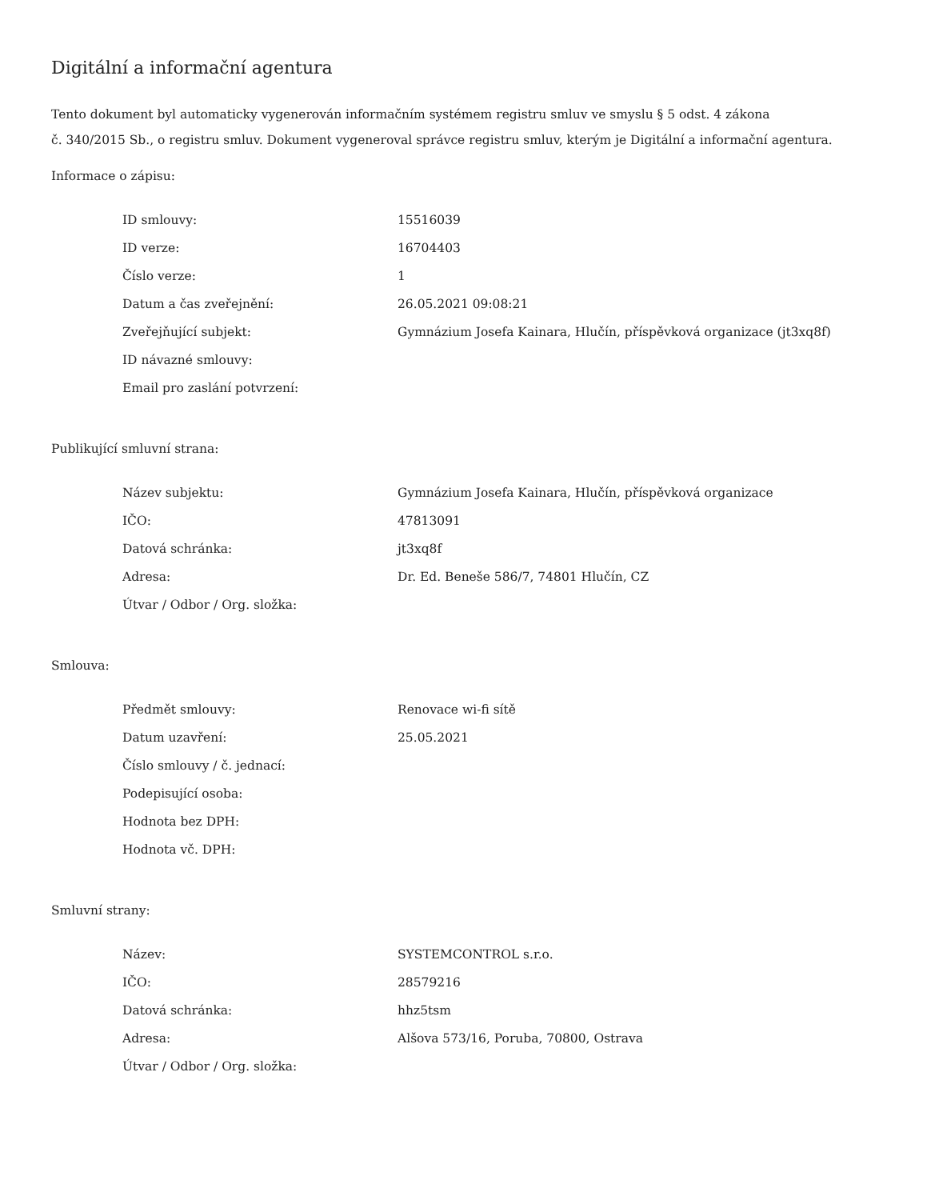Digitální a informační agentura
Tento dokument byl automaticky vygenerován informačním systémem registru smluv ve smyslu § 5 odst. 4 zákona
č. 340/2015 Sb., o registru smluv. Dokument vygeneroval správce registru smluv, kterým je Digitální a informační agentura.
Informace o zápisu:
| ID smlouvy: | 15516039 |
| ID verze: | 16704403 |
| Číslo verze: | 1 |
| Datum a čas zveřejnění: | 26.05.2021 09:08:21 |
| Zveřejňující subjekt: | Gymnázium Josefa Kainara, Hlučín, příspěvková organizace (jt3xq8f) |
| ID návazné smlouvy: | |
| Email pro zaslání potvrzení: | |
Publikující smluvní strana:
| Název subjektu: | Gymnázium Josefa Kainara, Hlučín, příspěvková organizace |
| IČO: | 47813091 |
| Datová schránka: | jt3xq8f |
| Adresa: | Dr. Ed. Beneše 586/7, 74801 Hlučín, CZ |
| Útvar / Odbor / Org. složka: | |
Smlouva:
| Předmět smlouvy: | Renovace wi-fi sítě |
| Datum uzavření: | 25.05.2021 |
| Číslo smlouvy / č. jednací: | |
| Podepisující osoba: | |
| Hodnota bez DPH: | |
| Hodnota vč. DPH: | |
Smluvní strany:
| Název: | SYSTEMCONTROL s.r.o. |
| IČO: | 28579216 |
| Datová schránka: | hhz5tsm |
| Adresa: | Alšova 573/16, Poruba, 70800, Ostrava |
| Útvar / Odbor / Org. složka: | |